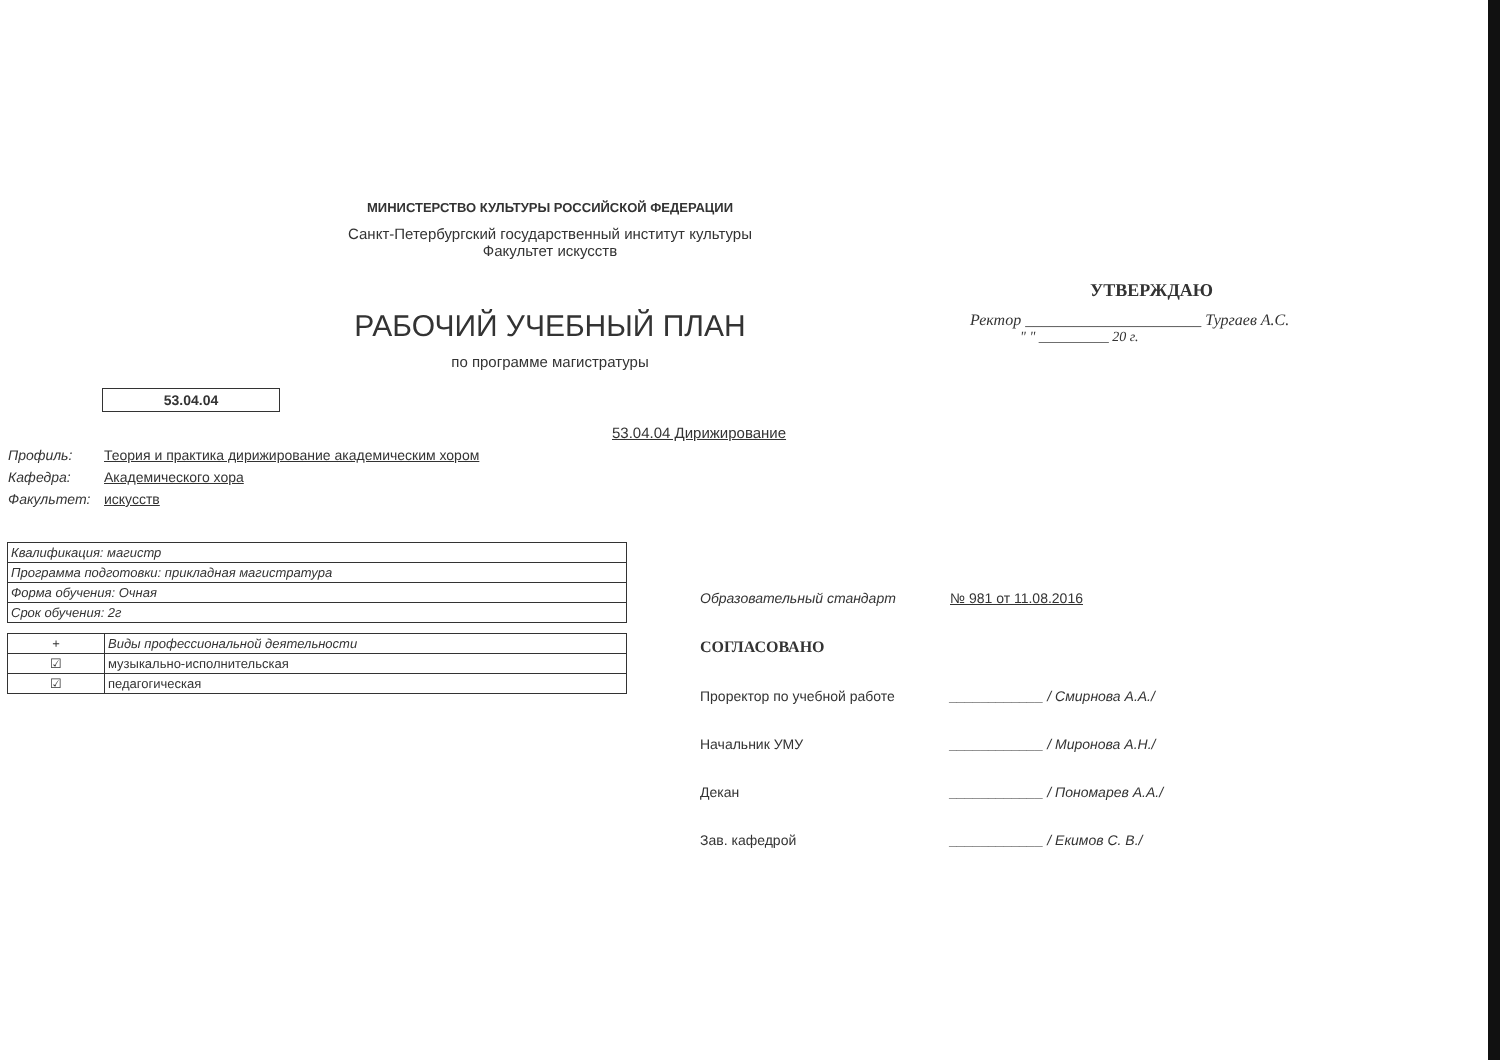МИНИСТЕРСТВО КУЛЬТУРЫ РОССИЙСКОЙ ФЕДЕРАЦИИ
Санкт-Петербургский государственный институт культуры
Факультет искусств
УТВЕРЖДАЮ
Ректор ______________________ Тургаев А.С.
" " __________ 20 г.
РАБОЧИЙ УЧЕБНЫЙ ПЛАН
по программе магистратуры
53.04.04
53.04.04 Дирижирование
Профиль: Теория и практика дирижирование академическим хором
Кафедра: Академического хора
Факультет: искусств
| Квалификация: магистр |
| Программа подготовки: прикладная магистратура |
| Форма обучения: Очная |
| Срок обучения: 2г |
| + | Виды профессиональной деятельности |
| ☑ | музыкально-исполнительская |
| ☑ | педагогическая |
Образовательный стандарт № 981 от 11.08.2016
СОГЛАСОВАНО
Проректор по учебной работе ____________ / Смирнова А.А./
Начальник УМУ ____________ / Миронова А.Н./
Декан ____________ / Пономарев А.А./
Зав. кафедрой ____________ / Екимов С. В./